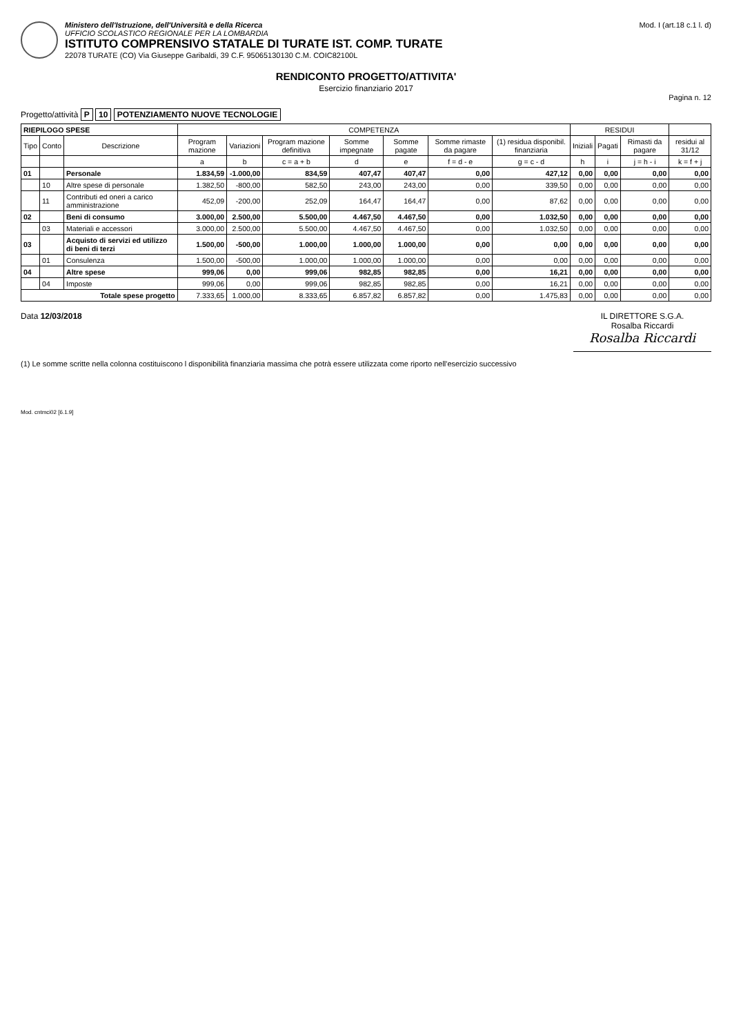Ministero dell'Istruzione, dell'Università e della Ricerca
UFFICIO SCOLASTICO REGIONALE PER LA LOMBARDIA
ISTITUTO COMPRENSIVO STATALE DI TURATE IST. COMP. TURATE
22078 TURATE (CO) Via Giuseppe Garibaldi, 39 C.F. 95065130130 C.M. COIC82100L
Mod. I (art.18 c.1 l. d)
RENDICONTO PROGETTO/ATTIVITA'
Esercizio finanziario 2017
Pagina n. 12
Progetto/attività P 10 POTENZIAMENTO NUOVE TECNOLOGIE
| RIEPILOGO SPESE | | | COMPETENZA | | | | | | | RESIDUI | | | |
| --- | --- | --- | --- | --- | --- | --- | --- | --- | --- | --- | --- | --- | --- |
| Tipo | Conto | Descrizione | Program mazione | Variazioni | Program mazione definitiva | Somme impegnate | Somme pagate | Somme rimaste da pagare | (1) residua disponibil. finanziaria | Iniziali | Pagati | Rimasti da pagare | residui al 31/12 |
| | | | a | b | c = a + b | d | e | f = d - e | g = c - d | h | i | j = h - i | k = f + j |
| 01 | | Personale | 1.834,59 | -1.000,00 | 834,59 | 407,47 | 407,47 | 0,00 | 427,12 | 0,00 | 0,00 | 0,00 | 0,00 |
| | 10 | Altre spese di personale | 1.382,50 | -800,00 | 582,50 | 243,00 | 243,00 | 0,00 | 339,50 | 0,00 | 0,00 | 0,00 | 0,00 |
| | 11 | Contributi ed oneri a carico amministrazione | 452,09 | -200,00 | 252,09 | 164,47 | 164,47 | 0,00 | 87,62 | 0,00 | 0,00 | 0,00 | 0,00 |
| 02 | | Beni di consumo | 3.000,00 | 2.500,00 | 5.500,00 | 4.467,50 | 4.467,50 | 0,00 | 1.032,50 | 0,00 | 0,00 | 0,00 | 0,00 |
| | 03 | Materiali e accessori | 3.000,00 | 2.500,00 | 5.500,00 | 4.467,50 | 4.467,50 | 0,00 | 1.032,50 | 0,00 | 0,00 | 0,00 | 0,00 |
| 03 | | Acquisto di servizi ed utilizzo di beni di terzi | 1.500,00 | -500,00 | 1.000,00 | 1.000,00 | 1.000,00 | 0,00 | 0,00 | 0,00 | 0,00 | 0,00 | 0,00 |
| | 01 | Consulenza | 1.500,00 | -500,00 | 1.000,00 | 1.000,00 | 1.000,00 | 0,00 | 0,00 | 0,00 | 0,00 | 0,00 | 0,00 |
| 04 | | Altre spese | 999,06 | 0,00 | 999,06 | 982,85 | 982,85 | 0,00 | 16,21 | 0,00 | 0,00 | 0,00 | 0,00 |
| | 04 | Imposte | 999,06 | 0,00 | 999,06 | 982,85 | 982,85 | 0,00 | 16,21 | 0,00 | 0,00 | 0,00 | 0,00 |
| Totale spese progetto | | | 7.333,65 | 1.000,00 | 8.333,65 | 6.857,82 | 6.857,82 | 0,00 | 1.475,83 | 0,00 | 0,00 | 0,00 | 0,00 |
Data 12/03/2018 IL DIRETTORE S.G.A.
Rosalba Riccardi
Rosalba Riccardi
(1) Le somme scritte nella colonna costituiscono l disponibilità finanziaria massima che potrà essere utilizzata come riporto nell'esercizio successivo
Mod. cntmci02 [6.1.9]